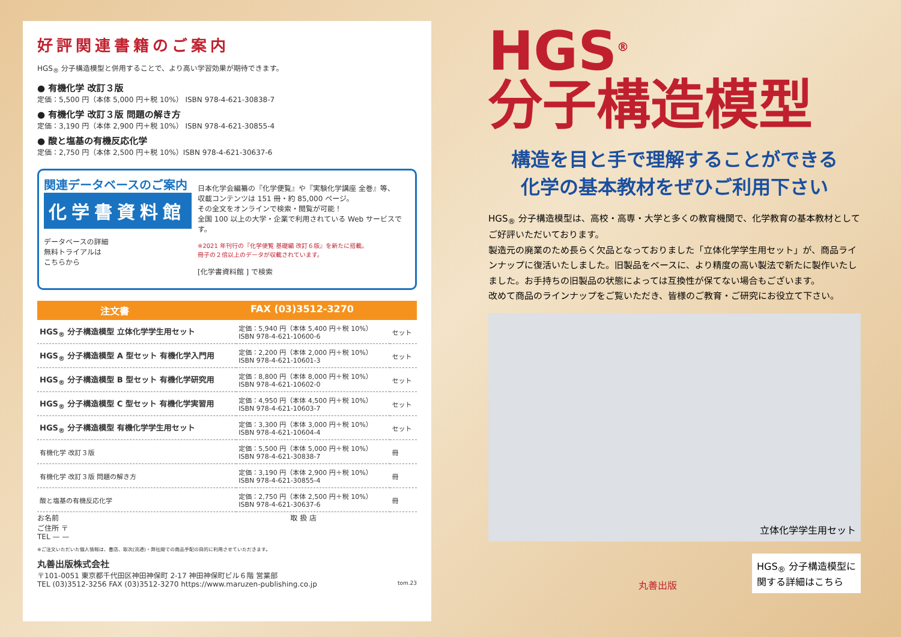好評関連書籍のご案内
HGS<sub>®</sub> 分子構造模型と併用することで、より高い学習効果が期待できます。
● 有機化学 改訂３版
定価：5,500 円（本体 5,000 円＋税 10%） ISBN 978-4-621-30838-7
● 有機化学 改訂３版 問題の解き方
定価：3,190 円（本体 2,900 円＋税 10%） ISBN 978-4-621-30855-4
● 酸と塩基の有機反応化学
定価：2,750 円（本体 2,500 円＋税 10%）ISBN 978-4-621-30637-6
関連データベースのご案内
化学書資料館
データベースの詳細
無料トライアルは
こちらから
日本化学会編纂の『化学便覧』や『実験化学講座 全巻』等、
収載コンテンツは 151 冊・約 85,000 ページ。
その全文をオンラインで検索・閲覧が可能！
全国 100 以上の大学・企業で利用されている Web サービスです。
※2021 年刊行の『化学便覧 基礎編 改訂６版』を新たに搭載。
冊子の２倍以上のデータが収載されています。
[化学書資料館 ] で検索
注文書 FAX (03)3512-3270
| HGS<sub>®</sub> 分子構造模型 立体化学学生用セット | 定価：5,940 円（本体 5,400 円＋税 10%） ISBN 978-4-621-10600-6 | セット |
| HGS<sub>®</sub> 分子構造模型 A 型セット 有機化学入門用 | 定価：2,200 円（本体 2,000 円＋税 10%） ISBN 978-4-621-10601-3 | セット |
| HGS<sub>®</sub> 分子構造模型 B 型セット 有機化学研究用 | 定価：8,800 円（本体 8,000 円＋税 10%） ISBN 978-4-621-10602-0 | セット |
| HGS<sub>®</sub> 分子構造模型 C 型セット 有機化学実習用 | 定価：4,950 円（本体 4,500 円＋税 10%） ISBN 978-4-621-10603-7 | セット |
| HGS<sub>®</sub> 分子構造模型 有機化学学生用セット | 定価：3,300 円（本体 3,000 円＋税 10%） ISBN 978-4-621-10604-4 | セット |
| 有機化学 改訂３版 | 定価：5,500 円（本体 5,000 円＋税 10%） ISBN 978-4-621-30838-7 | 冊 |
| 有機化学 改訂３版 問題の解き方 | 定価：3,190 円（本体 2,900 円＋税 10%） ISBN 978-4-621-30855-4 | 冊 |
| 酸と塩基の有機反応化学 | 定価：2,750 円（本体 2,500 円＋税 10%） ISBN 978-4-621-30637-6 | 冊 |
お名前
ご住所 〒
TEL — —
取 扱 店
※ご注文いただいた個人情報は、書店、取次(流通)・弊社間での商品手配の目的に利用させていただきます。
丸善出版株式会社
〒101-0051 東京都千代田区神田神保町 2-17 神田神保町ビル６階 営業部
TEL (03)3512-3256 FAX (03)3512-3270 https://www.maruzen-publishing.co.jp tom.23
HGS<sup>®</sup>
分子構造模型
構造を目と手で理解することができる
化学の基本教材をぜひご利用下さい
HGS<sub>®</sub> 分子構造模型は、高校・高専・大学と多くの教育機関で、化学教育の基本教材としてご好評いただいております。
製造元の廃業のため長らく欠品となっておりました「立体化学学生用セット」が、商品ラインナップに復活いたしました。旧製品をベースに、より精度の高い製法で新たに製作いたしました。お手持ちの旧製品の状態によっては互換性が保てない場合もございます。
改めて商品のラインナップをご覧いただき、皆様のご教育・ご研究にお役立て下さい。
立体化学学生用セット
丸善出版 HGS<sub>®</sub> 分子構造模型に
関する詳細はこちら